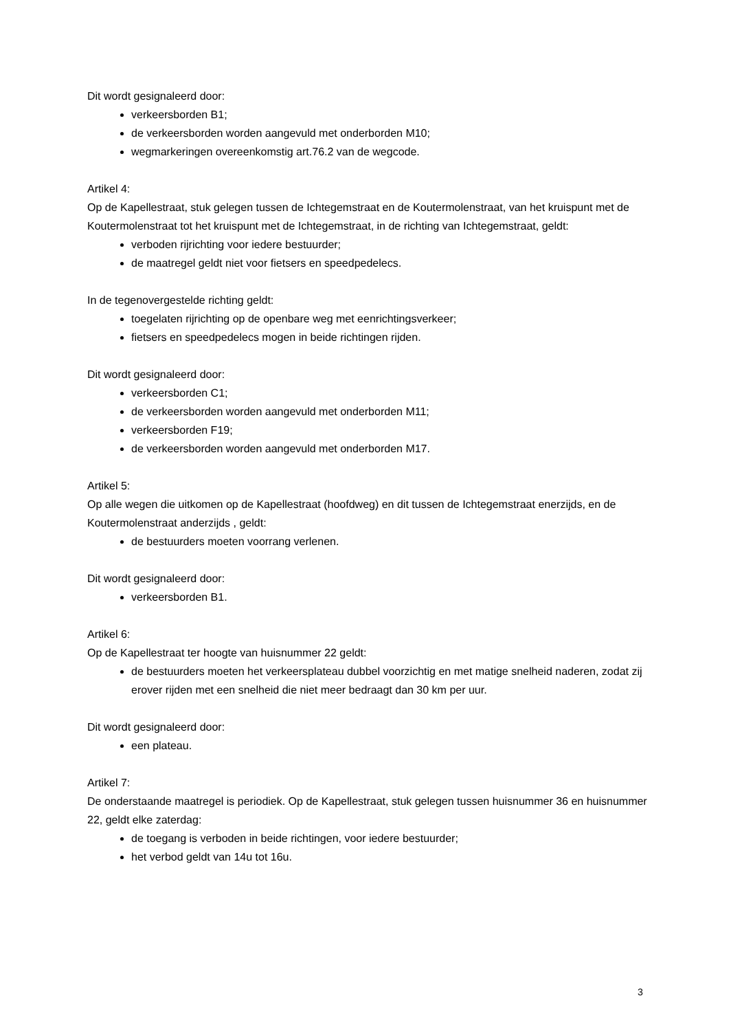Dit wordt gesignaleerd door:
verkeersborden B1;
de verkeersborden worden aangevuld met onderborden M10;
wegmarkeringen overeenkomstig art.76.2 van de wegcode.
Artikel 4:
Op de Kapellestraat, stuk gelegen tussen de Ichtegemstraat en de Koutermolenstraat, van het kruispunt met de Koutermolenstraat tot het kruispunt met de Ichtegemstraat, in de richting van Ichtegemstraat, geldt:
verboden rijrichting voor iedere bestuurder;
de maatregel geldt niet voor fietsers en speedpedelecs.
In de tegenovergestelde richting geldt:
toegelaten rijrichting op de openbare weg met eenrichtingsverkeer;
fietsers en speedpedelecs mogen in beide richtingen rijden.
Dit wordt gesignaleerd door:
verkeersborden C1;
de verkeersborden worden aangevuld met onderborden M11;
verkeersborden F19;
de verkeersborden worden aangevuld met onderborden M17.
Artikel 5:
Op alle wegen die uitkomen op de Kapellestraat (hoofdweg) en dit tussen de Ichtegemstraat enerzijds, en de Koutermolenstraat anderzijds , geldt:
de bestuurders moeten voorrang verlenen.
Dit wordt gesignaleerd door:
verkeersborden B1.
Artikel 6:
Op de Kapellestraat ter hoogte van huisnummer 22 geldt:
de bestuurders moeten het verkeersplateau dubbel voorzichtig en met matige snelheid naderen, zodat zij erover rijden met een snelheid die niet meer bedraagt dan 30 km per uur.
Dit wordt gesignaleerd door:
een plateau.
Artikel 7:
De onderstaande maatregel is periodiek. Op de Kapellestraat, stuk gelegen tussen huisnummer 36 en huisnummer 22, geldt elke zaterdag:
de toegang is verboden in beide richtingen, voor iedere bestuurder;
het verbod geldt van 14u tot 16u.
3